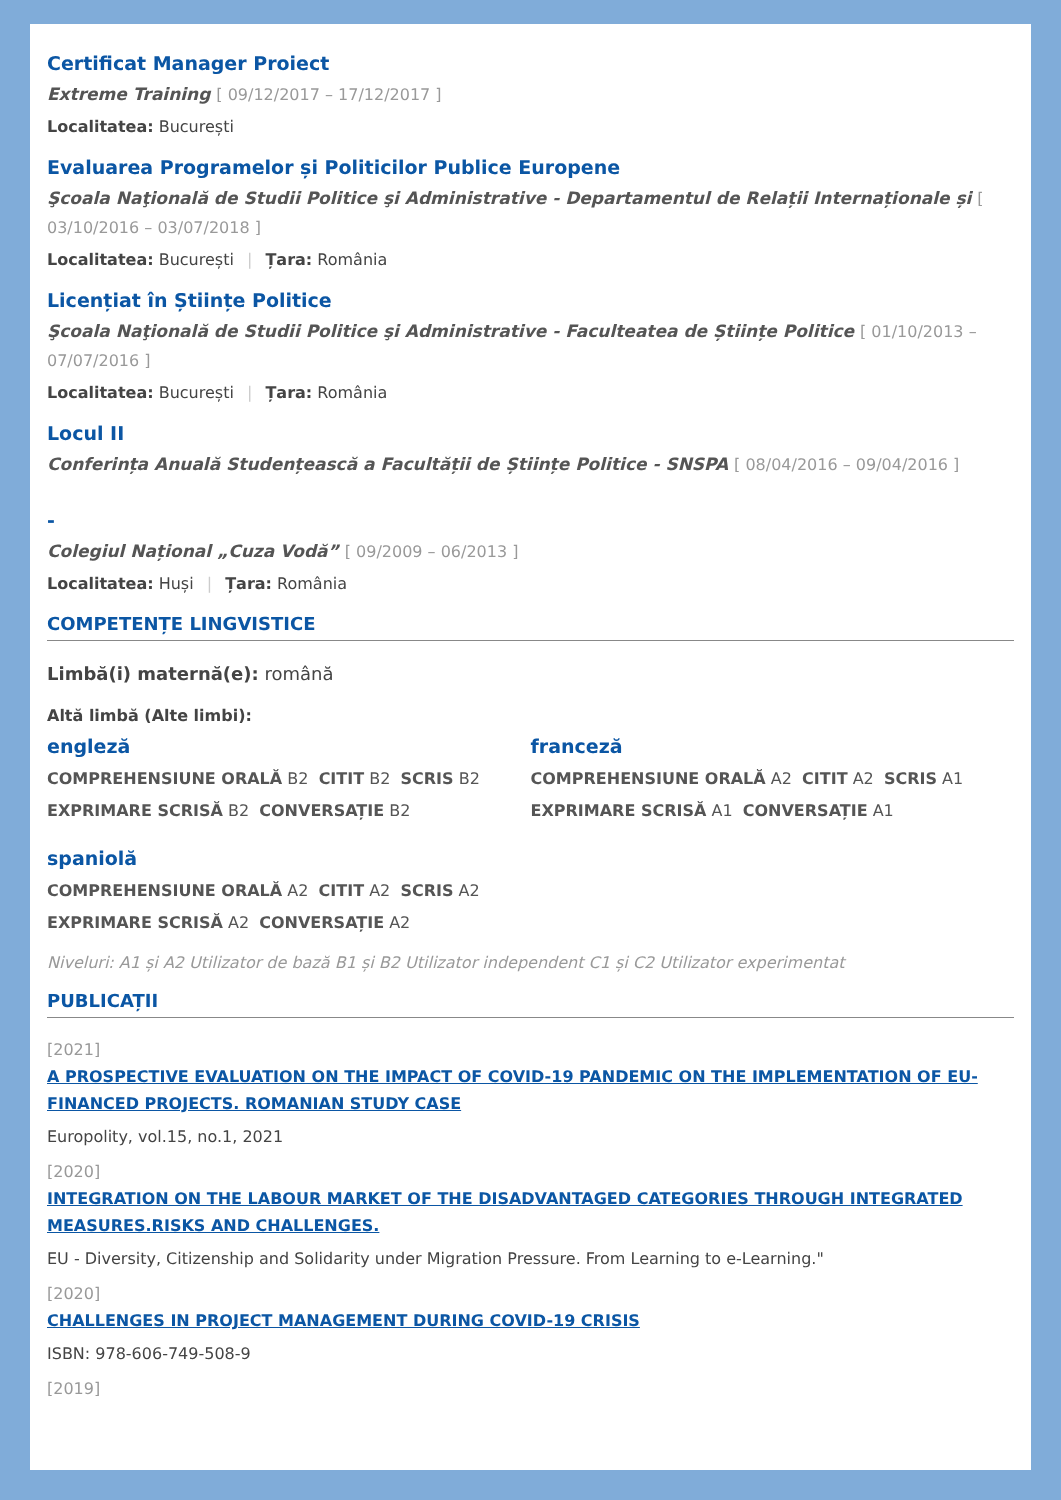Certificat Manager Proiect
Extreme Training [ 09/12/2017 – 17/12/2017 ]
Localitatea: București
Evaluarea Programelor și Politicilor Publice Europene
Şcoala Naţională de Studii Politice şi Administrative - Departamentul de Relații Internaționale și [ 03/10/2016 – 03/07/2018 ]
Localitatea: București | Țara: România
Licențiat în Științe Politice
Şcoala Naţională de Studii Politice şi Administrative - Faculteatea de Științe Politice [ 01/10/2013 – 07/07/2016 ]
Localitatea: București | Țara: România
Locul II
Conferința Anuală Studențească a Facultății de Științe Politice - SNSPA [ 08/04/2016 – 09/04/2016 ]
-
Colegiul Național „Cuza Vodă” [ 09/2009 – 06/2013 ]
Localitatea: Huși | Țara: România
COMPETENȚE LINGVISTICE
Limbă(i) maternă(e): română
Altă limbă (Alte limbi):
engleză
COMPREHENSIUNE ORALĂ B2 CITIT B2 SCRIS B2
EXPRIMARE SCRISĂ B2 CONVERSAȚIE B2
franceză
COMPREHENSIUNE ORALĂ A2 CITIT A2 SCRIS A1
EXPRIMARE SCRISĂ A1 CONVERSAȚIE A1
spaniolă
COMPREHENSIUNE ORALĂ A2 CITIT A2 SCRIS A2
EXPRIMARE SCRISĂ A2 CONVERSAȚIE A2
Niveluri: A1 și A2 Utilizator de bază B1 și B2 Utilizator independent C1 și C2 Utilizator experimentat
PUBLICAȚII
[2021]
A PROSPECTIVE EVALUATION ON THE IMPACT OF COVID-19 PANDEMIC ON THE IMPLEMENTATION OF EU-FINANCED PROJECTS. ROMANIAN STUDY CASE
Europolity, vol.15, no.1, 2021
[2020]
INTEGRATION ON THE LABOUR MARKET OF THE DISADVANTAGED CATEGORIES THROUGH INTEGRATED MEASURES.RISKS AND CHALLENGES.
EU - Diversity, Citizenship and Solidarity under Migration Pressure. From Learning to e-Learning."
[2020]
CHALLENGES IN PROJECT MANAGEMENT DURING COVID-19 CRISIS
ISBN: 978-606-749-508-9
[2019]